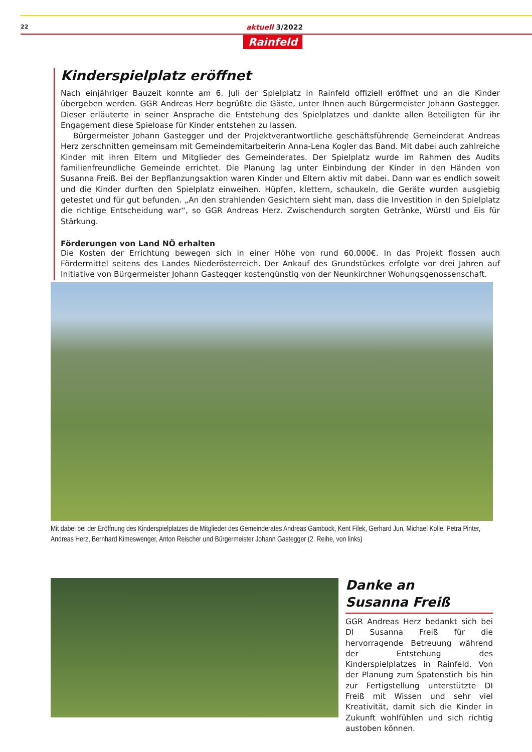22 aktuell 3/2022
Rainfeld
Kinderspielplatz eröffnet
Nach einjähriger Bauzeit konnte am 6. Juli der Spielplatz in Rainfeld offiziell eröffnet und an die Kinder übergeben werden. GGR Andreas Herz begrüßte die Gäste, unter Ihnen auch Bürgermeister Johann Gastegger. Dieser erläuterte in seiner Ansprache die Entstehung des Spielplatzes und dankte allen Beteiligten für ihr Engagement diese Spieloase für Kinder entstehen zu lassen.
Bürgermeister Johann Gastegger und der Projektverantwortliche geschäftsführende Gemeinderat Andreas Herz zerschnitten gemeinsam mit Gemeindemitarbeiterin Anna-Lena Kogler das Band. Mit dabei auch zahlreiche Kinder mit ihren Eltern und Mitglieder des Gemeinderates. Der Spielplatz wurde im Rahmen des Audits familienfreundliche Gemeinde errichtet. Die Planung lag unter Einbindung der Kinder in den Händen von Susanna Freiß. Bei der Bepflanzungsaktion waren Kinder und Eltern aktiv mit dabei. Dann war es endlich soweit und die Kinder durften den Spielplatz einweihen. Hüpfen, klettern, schaukeln, die Geräte wurden ausgiebig getestet und für gut befunden. „An den strahlenden Gesichtern sieht man, dass die Investition in den Spielplatz die richtige Entscheidung war“, so GGR Andreas Herz. Zwischendurch sorgten Getränke, Würstl und Eis für Stärkung.
Förderungen von Land NÖ erhalten
Die Kosten der Errichtung bewegen sich in einer Höhe von rund 60.000€. In das Projekt flossen auch Fördermittel seitens des Landes Niederösterreich. Der Ankauf des Grundstückes erfolgte vor drei Jahren auf Initiative von Bürgermeister Johann Gastegger kostengünstig von der Neunkirchner Wohungsgenossenschaft.
Mit dabei bei der Eröffnung des Kinderspielplatzes die Mitglieder des Gemeinderates Andreas Gamböck, Kent Filek, Gerhard Jun, Michael Kolle, Petra Pinter, Andreas Herz, Bernhard Kimeswenger, Anton Reischer und Bürgermeister Johann Gastegger (2. Reihe, von links)
Danke an
Susanna Freiß
GGR Andreas Herz bedankt sich bei DI Susanna Freiß für die hervorragende Betreuung während der Entstehung des Kinderspielplatzes in Rainfeld. Von der Planung zum Spatenstich bis hin zur Fertigstellung unterstützte DI Freiß mit Wissen und sehr viel Kreativität, damit sich die Kinder in Zukunft wohlfühlen und sich richtig austoben können.